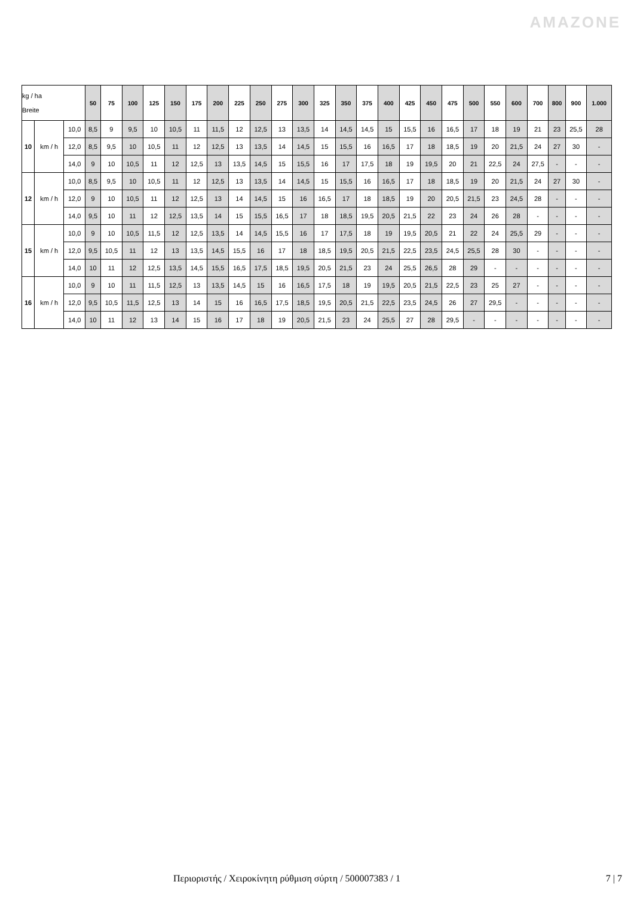AMAZONE
| kg / ha Breite | | | 50 | 75 | 100 | 125 | 150 | 175 | 200 | 225 | 250 | 275 | 300 | 325 | 350 | 375 | 400 | 425 | 450 | 475 | 500 | 550 | 600 | 700 | 800 | 900 | 1.000 |
| --- | --- | --- | --- | --- | --- | --- | --- | --- | --- | --- | --- | --- | --- | --- | --- | --- | --- | --- | --- | --- | --- | --- | --- | --- | --- | --- | --- |
| 10 | km / h | 10,0 | 8,5 | 9 | 9,5 | 10 | 10,5 | 11 | 11,5 | 12 | 12,5 | 13 | 13,5 | 14 | 14,5 | 14,5 | 15 | 15,5 | 16 | 16,5 | 17 | 18 | 19 | 21 | 23 | 25,5 | 28 |
| | | 12,0 | 8,5 | 9,5 | 10 | 10,5 | 11 | 12 | 12,5 | 13 | 13,5 | 14 | 14,5 | 15 | 15,5 | 16 | 16,5 | 17 | 18 | 18,5 | 19 | 20 | 21,5 | 24 | 27 | 30 | - |
| | | 14,0 | 9 | 10 | 10,5 | 11 | 12 | 12,5 | 13 | 13,5 | 14,5 | 15 | 15,5 | 16 | 17 | 17,5 | 18 | 19 | 19,5 | 20 | 21 | 22,5 | 24 | 27,5 | - | - | - |
| 12 | km / h | 10,0 | 8,5 | 9,5 | 10 | 10,5 | 11 | 12 | 12,5 | 13 | 13,5 | 14 | 14,5 | 15 | 15,5 | 16 | 16,5 | 17 | 18 | 18,5 | 19 | 20 | 21,5 | 24 | 27 | 30 | - |
| | | 12,0 | 9 | 10 | 10,5 | 11 | 12 | 12,5 | 13 | 14 | 14,5 | 15 | 16 | 16,5 | 17 | 18 | 18,5 | 19 | 20 | 20,5 | 21,5 | 23 | 24,5 | 28 | - | - | - |
| | | 14,0 | 9,5 | 10 | 11 | 12 | 12,5 | 13,5 | 14 | 15 | 15,5 | 16,5 | 17 | 18 | 18,5 | 19,5 | 20,5 | 21,5 | 22 | 23 | 24 | 26 | 28 | - | - | - | - |
| 15 | km / h | 10,0 | 9 | 10 | 10,5 | 11,5 | 12 | 12,5 | 13,5 | 14 | 14,5 | 15,5 | 16 | 17 | 17,5 | 18 | 19 | 19,5 | 20,5 | 21 | 22 | 24 | 25,5 | 29 | - | - | - |
| | | 12,0 | 9,5 | 10,5 | 11 | 12 | 13 | 13,5 | 14,5 | 15,5 | 16 | 17 | 18 | 18,5 | 19,5 | 20,5 | 21,5 | 22,5 | 23,5 | 24,5 | 25,5 | 28 | 30 | - | - | - | - |
| | | 14,0 | 10 | 11 | 12 | 12,5 | 13,5 | 14,5 | 15,5 | 16,5 | 17,5 | 18,5 | 19,5 | 20,5 | 21,5 | 23 | 24 | 25,5 | 26,5 | 28 | 29 | - | - | - | - | - | - |
| 16 | km / h | 10,0 | 9 | 10 | 11 | 11,5 | 12,5 | 13 | 13,5 | 14,5 | 15 | 16 | 16,5 | 17,5 | 18 | 19 | 19,5 | 20,5 | 21,5 | 22,5 | 23 | 25 | 27 | - | - | - | - |
| | | 12,0 | 9,5 | 10,5 | 11,5 | 12,5 | 13 | 14 | 15 | 16 | 16,5 | 17,5 | 18,5 | 19,5 | 20,5 | 21,5 | 22,5 | 23,5 | 24,5 | 26 | 27 | 29,5 | - | - | - | - | - |
| | | 14,0 | 10 | 11 | 12 | 13 | 14 | 15 | 16 | 17 | 18 | 19 | 20,5 | 21,5 | 23 | 24 | 25,5 | 27 | 28 | 29,5 | - | - | - | - | - | - | - |
Περιοριστής / Χειροκίνητη ρύθμιση σύρτη / 500007383 / 1 7 | 7